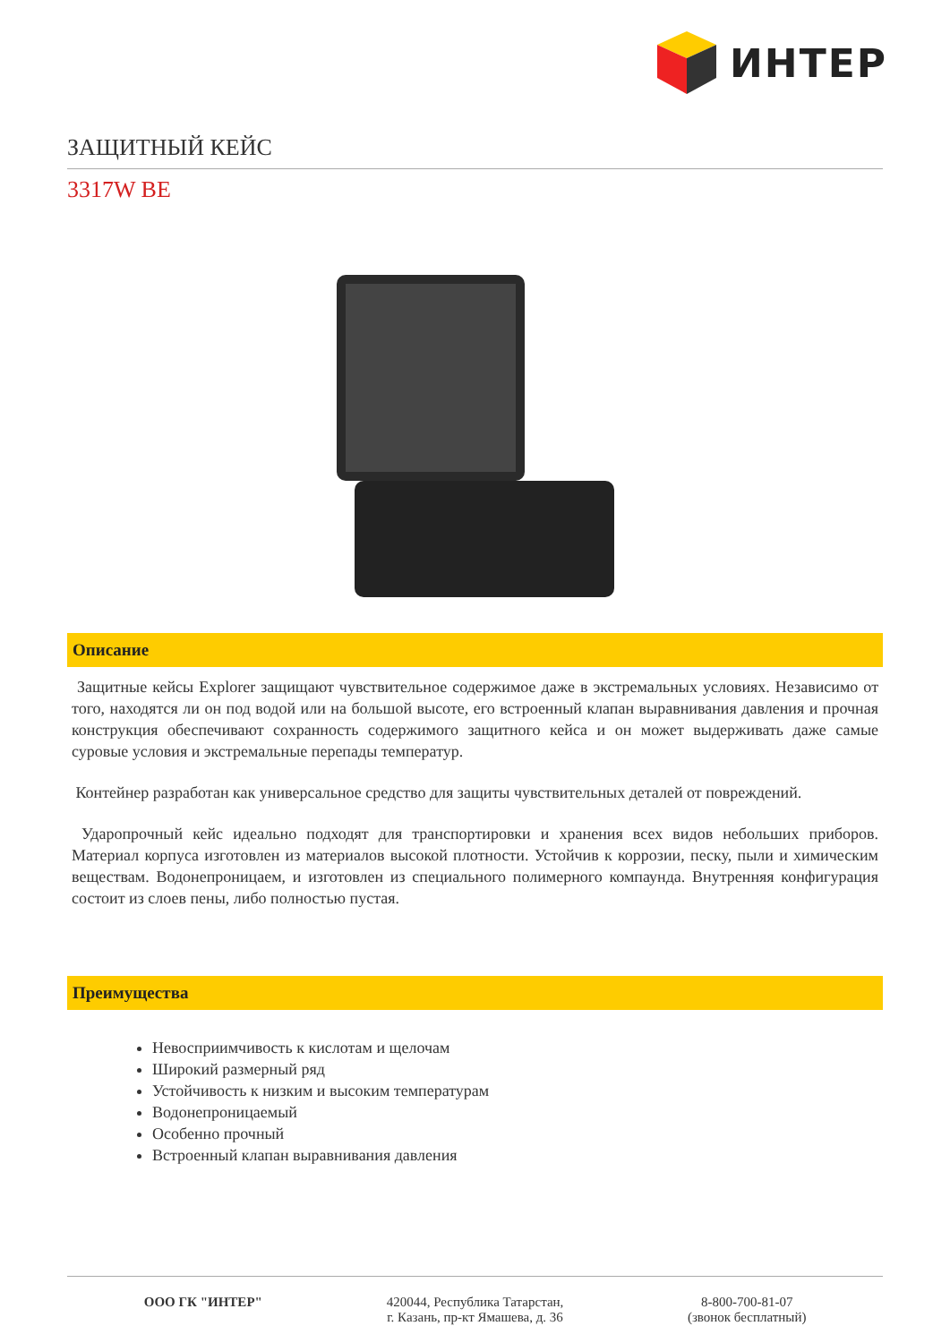ИНТЕР
ЗАЩИТНЫЙ КЕЙС
3317W BE
Описание
Защитные кейсы Explorer защищают чувствительное содержимое даже в экстремальных условиях. Независимо от того, находятся ли он под водой или на большой высоте, его встроенный клапан выравнивания давления и прочная конструкция обеспечивают сохранность содержимого защитного кейса и он может выдерживать даже самые суровые условия и экстремальные перепады температур.
Контейнер разработан как универсальное средство для защиты чувствительных деталей от повреждений.
Ударопрочный кейс идеально подходят для транспортировки и хранения всех видов небольших приборов. Материал корпуса изготовлен из материалов высокой плотности. Устойчив к коррозии, песку, пыли и химическим веществам. Водонепроницаем, и изготовлен из специального полимерного компаунда. Внутренняя конфигурация состоит из слоев пены, либо полностью пустая.
Преимущества
Невосприимчивость к кислотам и щелочам
Широкий размерный ряд
Устойчивость к низким и высоким температурам
Водонепроницаемый
Особенно прочный
Встроенный клапан выравнивания давления
ООО ГК "ИНТЕР" 420044, Республика Татарстан,
г. Казань, пр-кт Ямашева, д. 36
8-800-700-81-07
(звонок бесплатный)